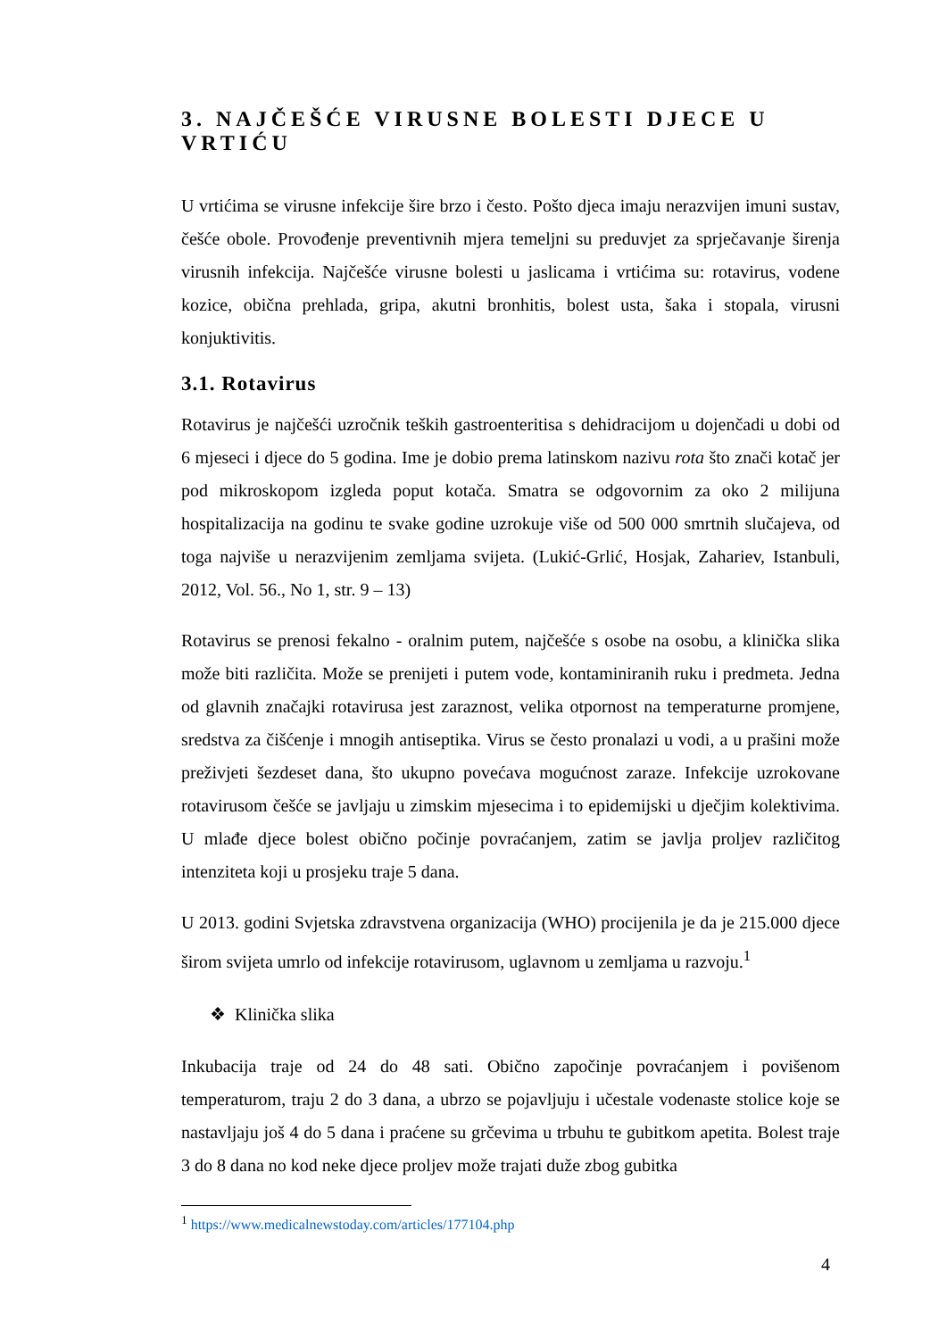3. NAJČEŠĆE VIRUSNE BOLESTI DJECE U VRTIĆU
U vrtićima se virusne infekcije šire brzo i često. Pošto djeca imaju nerazvijen imuni sustav, češće obole. Provođenje preventivnih mjera temeljni su preduvjet za sprječavanje širenja virusnih infekcija. Najčešće virusne bolesti u jaslicama i vrtićima su: rotavirus, vodene kozice, obična prehlada, gripa, akutni bronhitis, bolest usta, šaka i stopala, virusni konjuktivitis.
3.1. Rotavirus
Rotavirus je najčešći uzročnik teških gastroenteritisa s dehidracijom u dojenčadi u dobi od 6 mjeseci i djece do 5 godina. Ime je dobio prema latinskom nazivu rota što znači kotač jer pod mikroskopom izgleda poput kotača. Smatra se odgovornim za oko 2 milijuna hospitalizacija na godinu te svake godine uzrokuje više od 500 000 smrtnih slučajeva, od toga najviše u nerazvijenim zemljama svijeta. (Lukić-Grlić, Hosjak, Zahariev, Istanbuli, 2012, Vol. 56., No 1, str. 9 – 13)
Rotavirus se prenosi fekalno - oralnim putem, najčešće s osobe na osobu, a klinička slika može biti različita. Može se prenijeti i putem vode, kontaminiranih ruku i predmeta. Jedna od glavnih značajki rotavirusa jest zaraznost, velika otpornost na temperaturne promjene, sredstva za čišćenje i mnogih antiseptika. Virus se često pronalazi u vodi, a u prašini može preživjeti šezdeset dana, što ukupno povećava mogućnost zaraze. Infekcije uzrokovane rotavirusom češće se javljaju u zimskim mjesecima i to epidemijski u dječjim kolektivima. U mlađe djece bolest obično počinje povraćanjem, zatim se javlja proljev različitog intenziteta koji u prosjeku traje 5 dana.
U 2013. godini Svjetska zdravstvena organizacija (WHO) procijenila je da je 215.000 djece širom svijeta umrlo od infekcije rotavirusom, uglavnom u zemljama u razvoju.<sup>1</sup>
❖ Klinička slika
Inkubacija traje od 24 do 48 sati. Obično započinje povraćanjem i povišenom temperaturom, traju 2 do 3 dana, a ubrzo se pojavljuju i učestale vodenaste stolice koje se nastavljaju još 4 do 5 dana i praćene su grčevima u trbuhu te gubitkom apetita. Bolest traje 3 do 8 dana no kod neke djece proljev može trajati duže zbog gubitka
<sup>1</sup> https://www.medicalnewstoday.com/articles/177104.php
4